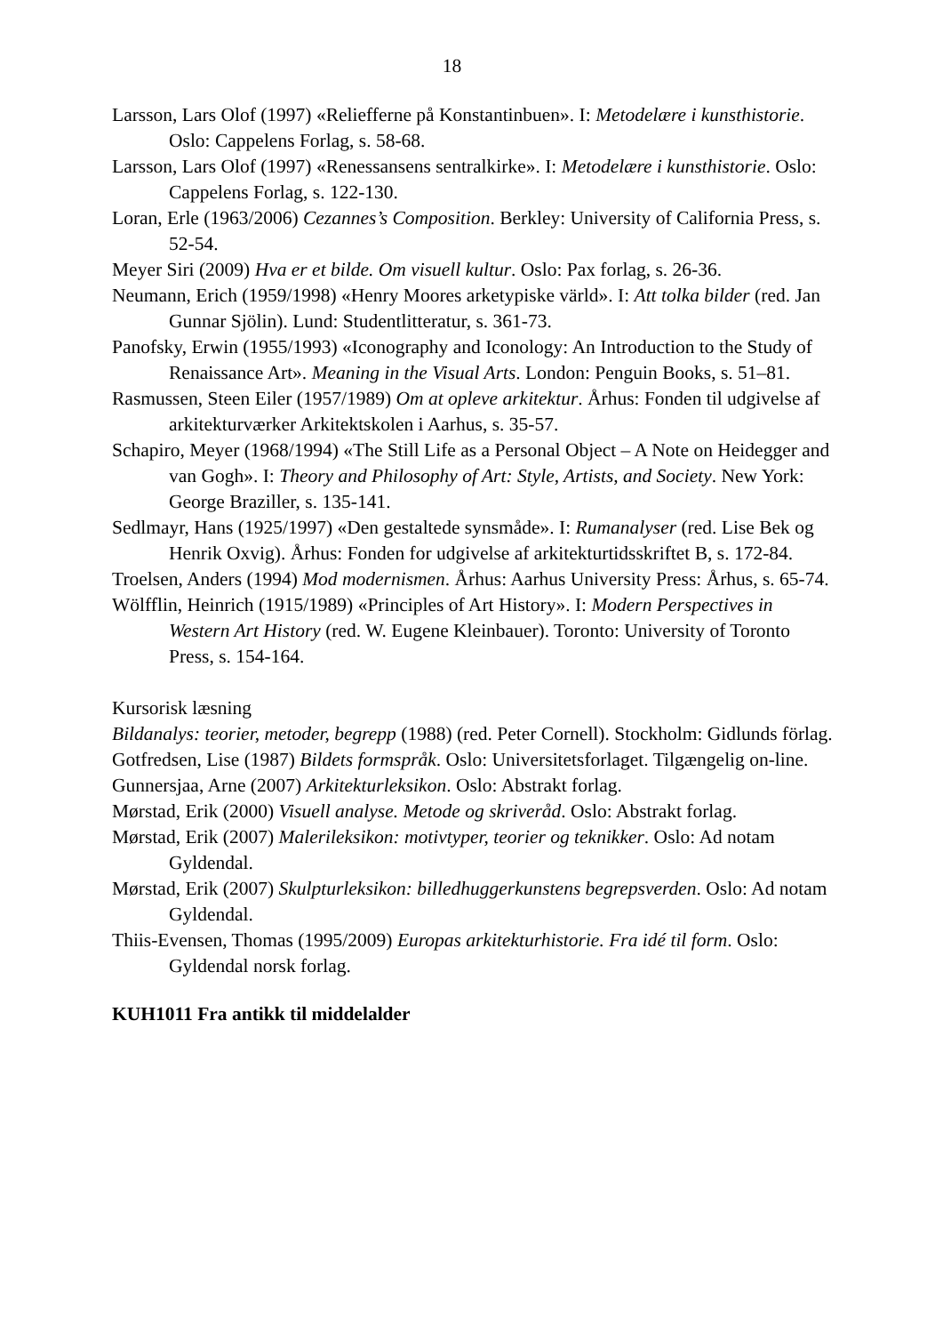18
Larsson, Lars Olof (1997) «Reliefferne på Konstantinbuen». I: Metodelære i kunsthistorie. Oslo: Cappelens Forlag, s. 58-68.
Larsson, Lars Olof (1997) «Renessansens sentralkirke». I: Metodelære i kunsthistorie. Oslo: Cappelens Forlag, s. 122-130.
Loran, Erle (1963/2006) Cezannes’s Composition. Berkley: University of California Press, s. 52-54.
Meyer Siri (2009) Hva er et bilde. Om visuell kultur. Oslo: Pax forlag, s. 26-36.
Neumann, Erich (1959/1998) «Henry Moores arketypiske värld». I: Att tolka bilder (red. Jan Gunnar Sjölin). Lund: Studentlitteratur, s. 361-73.
Panofsky, Erwin (1955/1993) «Iconography and Iconology: An Introduction to the Study of Renaissance Art». Meaning in the Visual Arts. London: Penguin Books, s. 51–81.
Rasmussen, Steen Eiler (1957/1989) Om at opleve arkitektur. Århus: Fonden til udgivelse af arkitekturværker Arkitektskolen i Aarhus, s. 35-57.
Schapiro, Meyer (1968/1994) «The Still Life as a Personal Object – A Note on Heidegger and van Gogh». I: Theory and Philosophy of Art: Style, Artists, and Society. New York: George Braziller, s. 135-141.
Sedlmayr, Hans (1925/1997) «Den gestaltede synsmåde». I: Rumanalyser (red. Lise Bek og Henrik Oxvig). Århus: Fonden for udgivelse af arkitekturtidsskriftet B, s. 172-84.
Troelsen, Anders (1994) Mod modernismen. Århus: Aarhus University Press: Århus, s. 65-74.
Wölfflin, Heinrich (1915/1989) «Principles of Art History». I: Modern Perspectives in Western Art History (red. W. Eugene Kleinbauer). Toronto: University of Toronto Press, s. 154-164.
Kursorisk læsning
Bildanalys: teorier, metoder, begrepp (1988) (red. Peter Cornell). Stockholm: Gidlunds förlag.
Gotfredsen, Lise (1987) Bildets formspråk. Oslo: Universitetsforlaget. Tilgængelig on-line.
Gunnersjaa, Arne (2007) Arkitekturleksikon. Oslo: Abstrakt forlag.
Mørstad, Erik (2000) Visuell analyse. Metode og skriveråd. Oslo: Abstrakt forlag.
Mørstad, Erik (2007) Malerileksikon: motivtyper, teorier og teknikker. Oslo: Ad notam Gyldendal.
Mørstad, Erik (2007) Skulpturleksikon: billedhuggerkunstens begrepsverden. Oslo: Ad notam Gyldendal.
Thiis-Evensen, Thomas (1995/2009) Europas arkitekturhistorie. Fra idé til form. Oslo: Gyldendal norsk forlag.
KUH1011 Fra antikk til middelalder